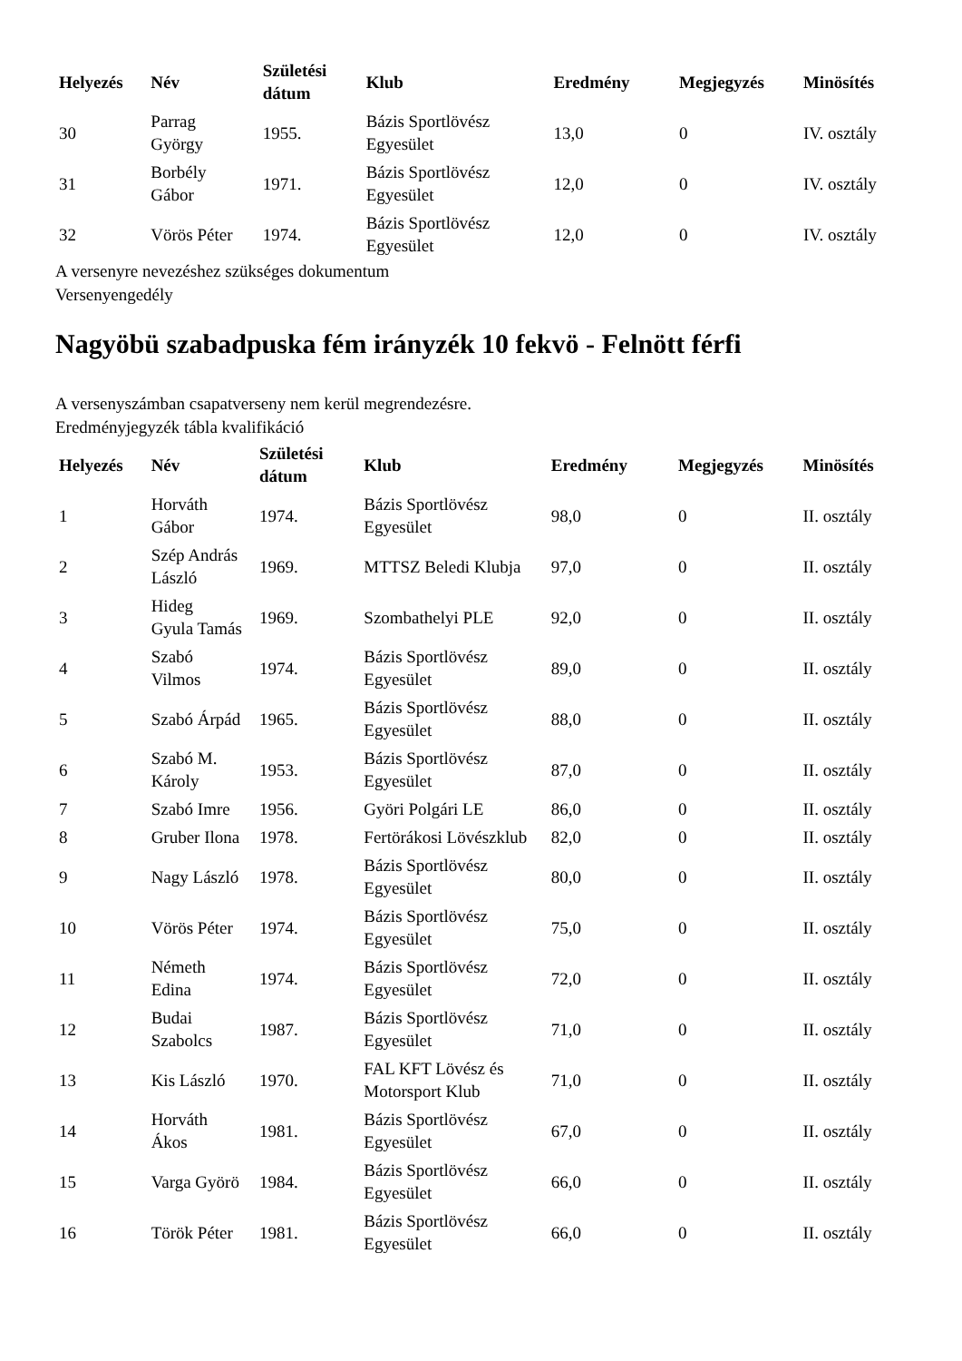| Helyezés | Név | Születési dátum | Klub | Eredmény | Megjegyzés | Minösítés |
| --- | --- | --- | --- | --- | --- | --- |
| 30 | Parrag György | 1955. | Bázis Sportlövész Egyesület | 13,0 | 0 | IV. osztály |
| 31 | Borbély Gábor | 1971. | Bázis Sportlövész Egyesület | 12,0 | 0 | IV. osztály |
| 32 | Vörös Péter | 1974. | Bázis Sportlövész Egyesület | 12,0 | 0 | IV. osztály |
A versenyre nevezéshez szükséges dokumentum
Versenyengedély
Nagyöbü szabadpuska fém irányzék 10 fekvö - Felnött férfi
A versenyszámban csapatverseny nem kerül megrendezésre.
Eredményjegyzék tábla kvalifikáció
| Helyezés | Név | Születési dátum | Klub | Eredmény | Megjegyzés | Minösítés |
| --- | --- | --- | --- | --- | --- | --- |
| 1 | Horváth Gábor | 1974. | Bázis Sportlövész Egyesület | 98,0 | 0 | II. osztály |
| 2 | Szép András László | 1969. | MTTSZ Beledi Klubja | 97,0 | 0 | II. osztály |
| 3 | Hideg Gyula Tamás | 1969. | Szombathelyi PLE | 92,0 | 0 | II. osztály |
| 4 | Szabó Vilmos | 1974. | Bázis Sportlövész Egyesület | 89,0 | 0 | II. osztály |
| 5 | Szabó Árpád | 1965. | Bázis Sportlövész Egyesület | 88,0 | 0 | II. osztály |
| 6 | Szabó M. Károly | 1953. | Bázis Sportlövész Egyesület | 87,0 | 0 | II. osztály |
| 7 | Szabó Imre | 1956. | Györi Polgári LE | 86,0 | 0 | II. osztály |
| 8 | Gruber Ilona | 1978. | Fertörákosi Lövészklub | 82,0 | 0 | II. osztály |
| 9 | Nagy László | 1978. | Bázis Sportlövész Egyesület | 80,0 | 0 | II. osztály |
| 10 | Vörös Péter | 1974. | Bázis Sportlövész Egyesület | 75,0 | 0 | II. osztály |
| 11 | Németh Edina | 1974. | Bázis Sportlövész Egyesület | 72,0 | 0 | II. osztály |
| 12 | Budai Szabolcs | 1987. | Bázis Sportlövész Egyesület | 71,0 | 0 | II. osztály |
| 13 | Kis László | 1970. | FAL KFT Lövész és Motorsport Klub | 71,0 | 0 | II. osztály |
| 14 | Horváth Ákos | 1981. | Bázis Sportlövész Egyesület | 67,0 | 0 | II. osztály |
| 15 | Varga Györö | 1984. | Bázis Sportlövész Egyesület | 66,0 | 0 | II. osztály |
| 16 | Török Péter | 1981. | Bázis Sportlövész Egyesület | 66,0 | 0 | II. osztály |